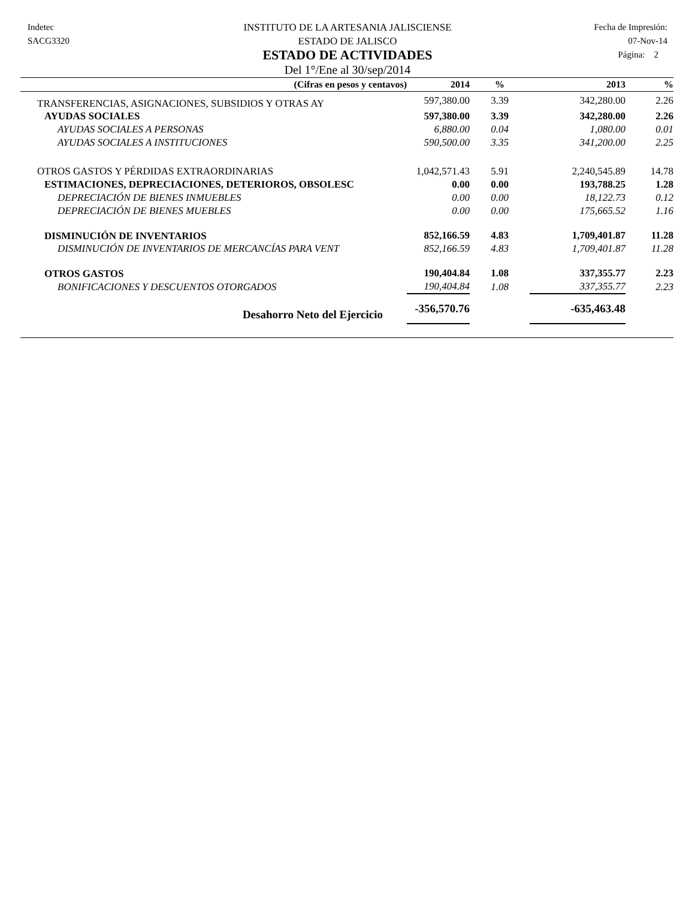Indetec
SACG3320
INSTITUTO DE LA ARTESANIA JALISCIENSE
ESTADO DE JALISCO
ESTADO DE ACTIVIDADES
Del 1°/Ene al 30/sep/2014
Fecha de Impresión:
07-Nov-14
Página: 2
| (Cifras en pesos y centavos) | 2014 | % | 2013 | % |
| --- | --- | --- | --- | --- |
| TRANSFERENCIAS, ASIGNACIONES, SUBSIDIOS Y OTRAS AY | 597,380.00 | 3.39 | 342,280.00 | 2.26 |
| AYUDAS SOCIALES | 597,380.00 | 3.39 | 342,280.00 | 2.26 |
| AYUDAS SOCIALES A PERSONAS | 6,880.00 | 0.04 | 1,080.00 | 0.01 |
| AYUDAS SOCIALES A INSTITUCIONES | 590,500.00 | 3.35 | 341,200.00 | 2.25 |
| OTROS GASTOS Y PÉRDIDAS EXTRAORDINARIAS | 1,042,571.43 | 5.91 | 2,240,545.89 | 14.78 |
| ESTIMACIONES, DEPRECIACIONES, DETERIOROS, OBSOLESC | 0.00 | 0.00 | 193,788.25 | 1.28 |
| DEPRECIACIÓN DE BIENES INMUEBLES | 0.00 | 0.00 | 18,122.73 | 0.12 |
| DEPRECIACIÓN DE BIENES MUEBLES | 0.00 | 0.00 | 175,665.52 | 1.16 |
| DISMINUCIÓN DE INVENTARIOS | 852,166.59 | 4.83 | 1,709,401.87 | 11.28 |
| DISMINUCIÓN DE INVENTARIOS DE MERCANCÍAS PARA VENT | 852,166.59 | 4.83 | 1,709,401.87 | 11.28 |
| OTROS GASTOS | 190,404.84 | 1.08 | 337,355.77 | 2.23 |
| BONIFICACIONES Y DESCUENTOS OTORGADOS | 190,404.84 | 1.08 | 337,355.77 | 2.23 |
| Desahorro Neto del Ejercicio | -356,570.76 | | -635,463.48 | |